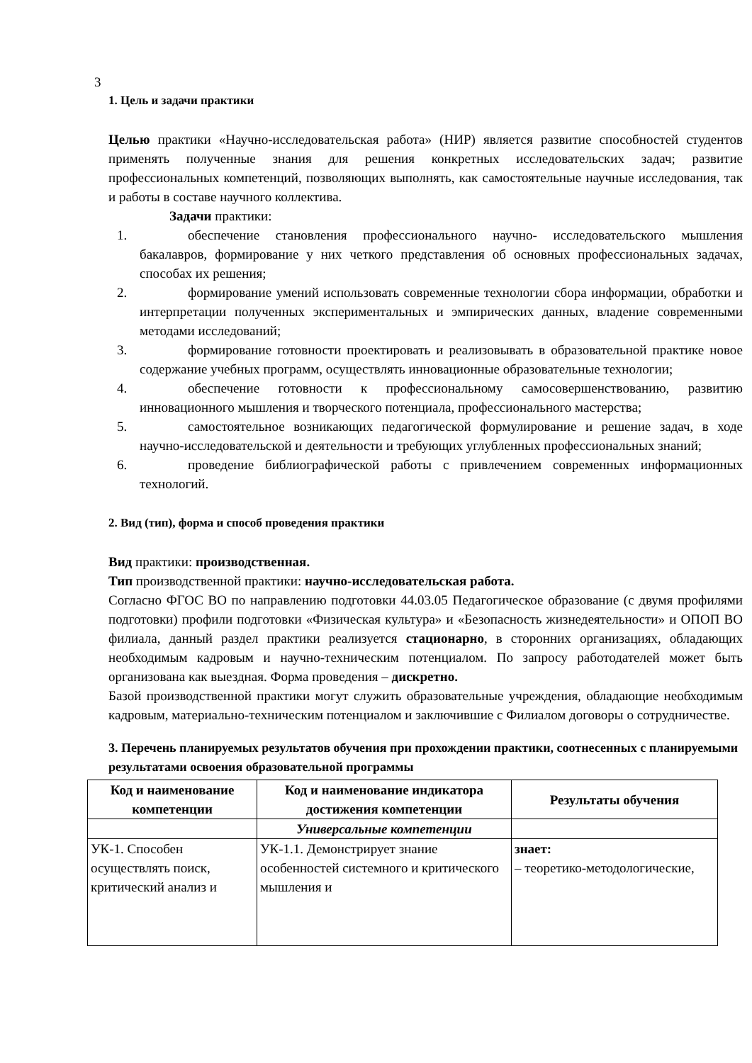3
1. Цель и задачи практики
Целью практики «Научно-исследовательская работа» (НИР) является развитие способностей студентов применять полученные знания для решения конкретных исследовательских задач; развитие профессиональных компетенций, позволяющих выполнять, как самостоятельные научные исследования, так и работы в составе научного коллектива.
Задачи практики:
1. обеспечение становления профессионального научно- исследовательского мышления бакалавров, формирование у них четкого представления об основных профессиональных задачах, способах их решения;
2. формирование умений использовать современные технологии сбора информации, обработки и интерпретации полученных экспериментальных и эмпирических данных, владение современными методами исследований;
3. формирование готовности проектировать и реализовывать в образовательной практике новое содержание учебных программ, осуществлять инновационные образовательные технологии;
4. обеспечение готовности к профессиональному самосовершенствованию, развитию инновационного мышления и творческого потенциала, профессионального мастерства;
5. самостоятельное возникающих педагогической формулирование и решение задач, в ходе научно-исследовательской и деятельности и требующих углубленных профессиональных знаний;
6. проведение библиографической работы с привлечением современных информационных технологий.
2. Вид (тип), форма и способ проведения практики
Вид практики: производственная.
Тип производственной практики: научно-исследовательская работа.
Согласно ФГОС ВО по направлению подготовки 44.03.05 Педагогическое образование (с двумя профилями подготовки) профили подготовки «Физическая культура» и «Безопасность жизнедеятельности» и ОПОП ВО филиала, данный раздел практики реализуется стационарно, в сторонних организациях, обладающих необходимым кадровым и научно-техническим потенциалом. По запросу работодателей может быть организована как выездная. Форма проведения – дискретно.
Базой производственной практики могут служить образовательные учреждения, обладающие необходимым кадровым, материально-техническим потенциалом и заключившие с Филиалом договоры о сотрудничестве.
3. Перечень планируемых результатов обучения при прохождении практики, соотнесенных с планируемыми результатами освоения образовательной программы
| Код и наименование компетенции | Код и наименование индикатора достижения компетенции | Результаты обучения |
| --- | --- | --- |
| | Универсальные компетенции | |
| УК-1. Способен осуществлять поиск, критический анализ и | УК-1.1. Демонстрирует знание особенностей системного и критического мышления и | знает: – теоретико-методологические, |